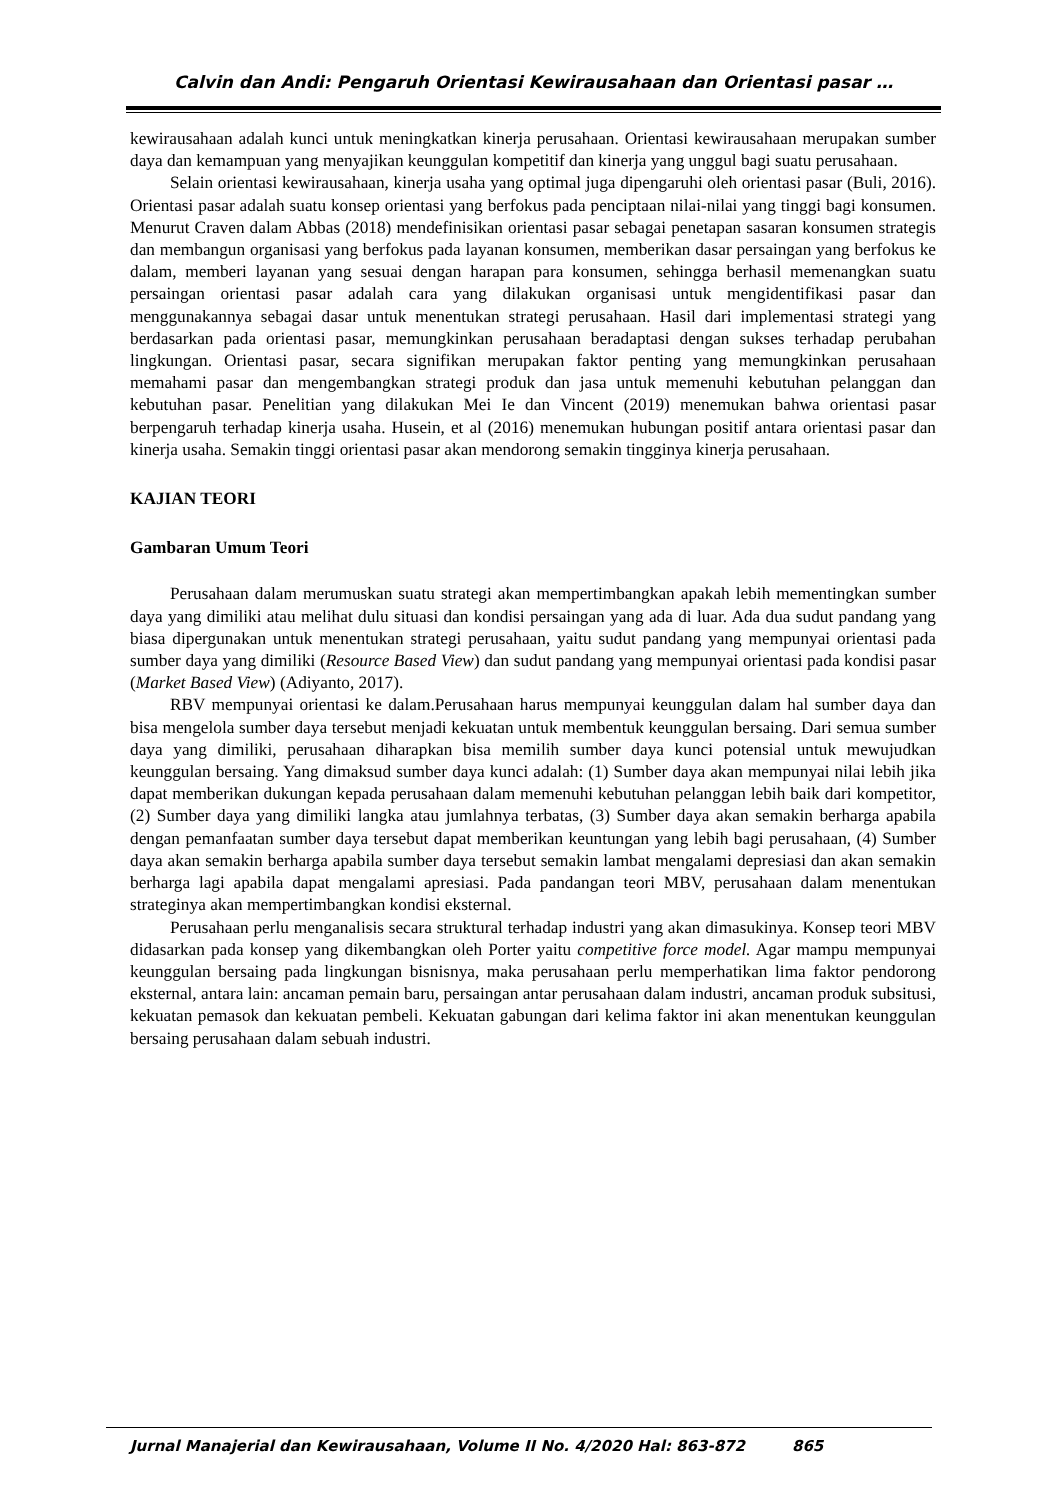Calvin dan Andi: Pengaruh Orientasi Kewirausahaan dan Orientasi pasar …
kewirausahaan adalah kunci untuk meningkatkan kinerja perusahaan. Orientasi kewirausahaan merupakan sumber daya dan kemampuan yang menyajikan keunggulan kompetitif dan kinerja yang unggul bagi suatu perusahaan.
Selain orientasi kewirausahaan, kinerja usaha yang optimal juga dipengaruhi oleh orientasi pasar (Buli, 2016). Orientasi pasar adalah suatu konsep orientasi yang berfokus pada penciptaan nilai-nilai yang tinggi bagi konsumen. Menurut Craven dalam Abbas (2018) mendefinisikan orientasi pasar sebagai penetapan sasaran konsumen strategis dan membangun organisasi yang berfokus pada layanan konsumen, memberikan dasar persaingan yang berfokus ke dalam, memberi layanan yang sesuai dengan harapan para konsumen, sehingga berhasil memenangkan suatu persaingan orientasi pasar adalah cara yang dilakukan organisasi untuk mengidentifikasi pasar dan menggunakannya sebagai dasar untuk menentukan strategi perusahaan. Hasil dari implementasi strategi yang berdasarkan pada orientasi pasar, memungkinkan perusahaan beradaptasi dengan sukses terhadap perubahan lingkungan. Orientasi pasar, secara signifikan merupakan faktor penting yang memungkinkan perusahaan memahami pasar dan mengembangkan strategi produk dan jasa untuk memenuhi kebutuhan pelanggan dan kebutuhan pasar. Penelitian yang dilakukan Mei Ie dan Vincent (2019) menemukan bahwa orientasi pasar berpengaruh terhadap kinerja usaha. Husein, et al (2016) menemukan hubungan positif antara orientasi pasar dan kinerja usaha. Semakin tinggi orientasi pasar akan mendorong semakin tingginya kinerja perusahaan.
KAJIAN TEORI
Gambaran Umum Teori
Perusahaan dalam merumuskan suatu strategi akan mempertimbangkan apakah lebih mementingkan sumber daya yang dimiliki atau melihat dulu situasi dan kondisi persaingan yang ada di luar. Ada dua sudut pandang yang biasa dipergunakan untuk menentukan strategi perusahaan, yaitu sudut pandang yang mempunyai orientasi pada sumber daya yang dimiliki (Resource Based View) dan sudut pandang yang mempunyai orientasi pada kondisi pasar (Market Based View) (Adiyanto, 2017).
RBV mempunyai orientasi ke dalam.Perusahaan harus mempunyai keunggulan dalam hal sumber daya dan bisa mengelola sumber daya tersebut menjadi kekuatan untuk membentuk keunggulan bersaing. Dari semua sumber daya yang dimiliki, perusahaan diharapkan bisa memilih sumber daya kunci potensial untuk mewujudkan keunggulan bersaing. Yang dimaksud sumber daya kunci adalah: (1) Sumber daya akan mempunyai nilai lebih jika dapat memberikan dukungan kepada perusahaan dalam memenuhi kebutuhan pelanggan lebih baik dari kompetitor, (2) Sumber daya yang dimiliki langka atau jumlahnya terbatas, (3) Sumber daya akan semakin berharga apabila dengan pemanfaatan sumber daya tersebut dapat memberikan keuntungan yang lebih bagi perusahaan, (4) Sumber daya akan semakin berharga apabila sumber daya tersebut semakin lambat mengalami depresiasi dan akan semakin berharga lagi apabila dapat mengalami apresiasi. Pada pandangan teori MBV, perusahaan dalam menentukan strateginya akan mempertimbangkan kondisi eksternal.
Perusahaan perlu menganalisis secara struktural terhadap industri yang akan dimasukinya. Konsep teori MBV didasarkan pada konsep yang dikembangkan oleh Porter yaitu competitive force model. Agar mampu mempunyai keunggulan bersaing pada lingkungan bisnisnya, maka perusahaan perlu memperhatikan lima faktor pendorong eksternal, antara lain: ancaman pemain baru, persaingan antar perusahaan dalam industri, ancaman produk subsitusi, kekuatan pemasok dan kekuatan pembeli. Kekuatan gabungan dari kelima faktor ini akan menentukan keunggulan bersaing perusahaan dalam sebuah industri.
Jurnal Manajerial dan Kewirausahaan, Volume II No. 4/2020 Hal: 863-872 865